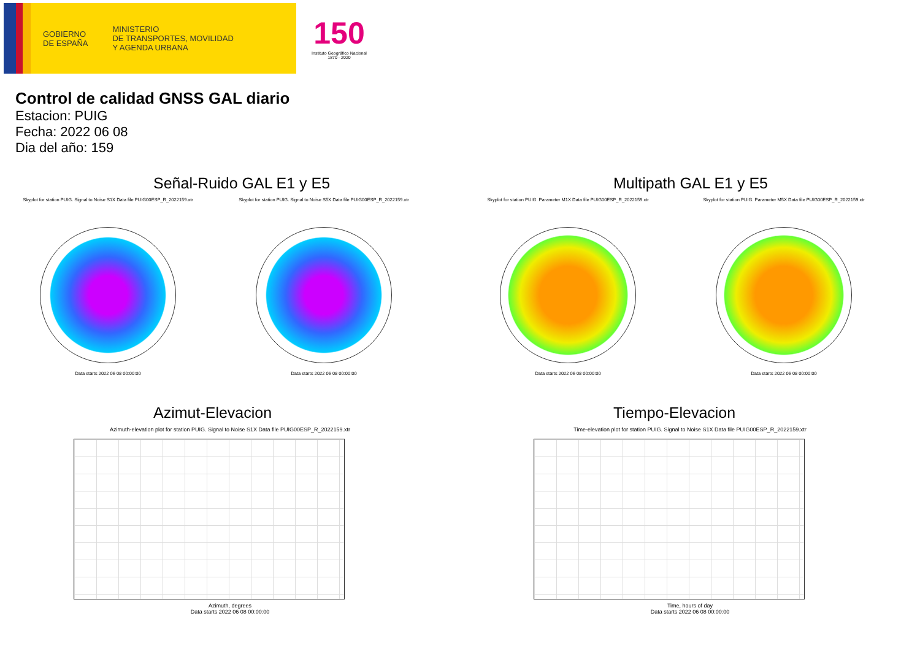GOBIERNO
DE ESPAÑA
MINISTERIO
DE TRANSPORTES, MOVILIDAD
Y AGENDA URBANA
150
Instituto Geográfico Nacional 1870 · 2020
Control de calidad GNSS GAL diario
Estacion: PUIG
Fecha: 2022 06 08
Dia del año: 159
Señal-Ruido GAL E1 y E5
Skyplot for station PUIG. Signal to Noise S1X Data file PUIG00ESP_R_2022159.xtr
Data starts 2022 06 08 00:00:00
Skyplot for station PUIG. Signal to Noise S5X Data file PUIG00ESP_R_2022159.xtr
Data starts 2022 06 08 00:00:00
Multipath GAL E1 y E5
Skyplot for station PUIG. Parameter M1X Data file PUIG00ESP_R_2022159.xtr
Data starts 2022 06 08 00:00:00
Skyplot for station PUIG. Parameter M5X Data file PUIG00ESP_R_2022159.xtr
Data starts 2022 06 08 00:00:00
Azimut-Elevacion
Azimuth-elevation plot for station PUIG. Signal to Noise S1X Data file PUIG00ESP_R_2022159.xtr
Azimuth, degrees
Data starts 2022 06 08 00:00:00
Tiempo-Elevacion
Time-elevation plot for station PUIG. Signal to Noise S1X Data file PUIG00ESP_R_2022159.xtr
Time, hours of day
Data starts 2022 06 08 00:00:00